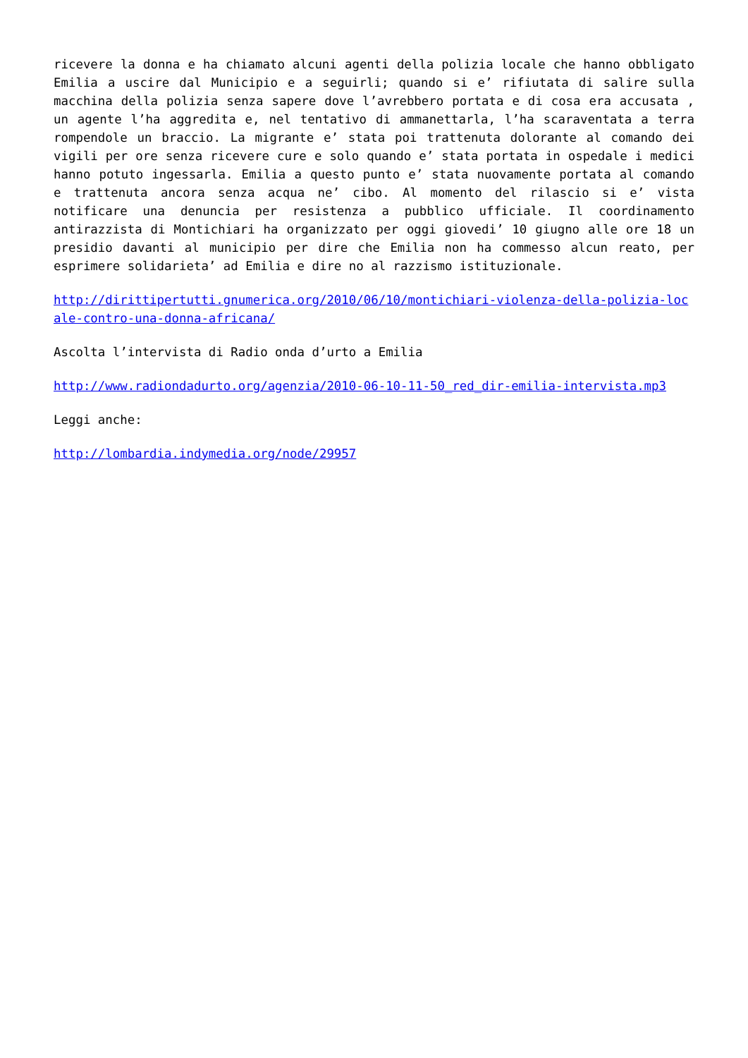ricevere la donna e ha chiamato alcuni agenti della polizia locale che hanno obbligato Emilia a uscire dal Municipio e a seguirli; quando si e’ rifiutata di salire sulla macchina della polizia senza sapere dove l’avrebbero portata e di cosa era accusata , un agente l’ha aggredita e, nel tentativo di ammanettarla, l’ha scaraventata a terra rompendole un braccio. La migrante e’ stata poi trattenuta dolorante al comando dei vigili per ore senza ricevere cure e solo quando e’ stata portata in ospedale i medici hanno potuto ingessarla. Emilia a questo punto e’ stata nuovamente portata al comando e trattenuta ancora senza acqua ne’ cibo. Al momento del rilascio si e’ vista notificare una denuncia per resistenza a pubblico ufficiale. Il coordinamento antirazzista di Montichiari ha organizzato per oggi giovedi’ 10 giugno alle ore 18 un presidio davanti al municipio per dire che Emilia non ha commesso alcun reato, per esprimere solidarieta’ ad Emilia e dire no al razzismo istituzionale.
http://dirittipertutti.gnumerica.org/2010/06/10/montichiari-violenza-della-polizia-locale-contro-una-donna-africana/
Ascolta l’intervista di Radio onda d’urto a Emilia
http://www.radiondadurto.org/agenzia/2010-06-10-11-50_red_dir-emilia-intervista.mp3
Leggi anche:
http://lombardia.indymedia.org/node/29957